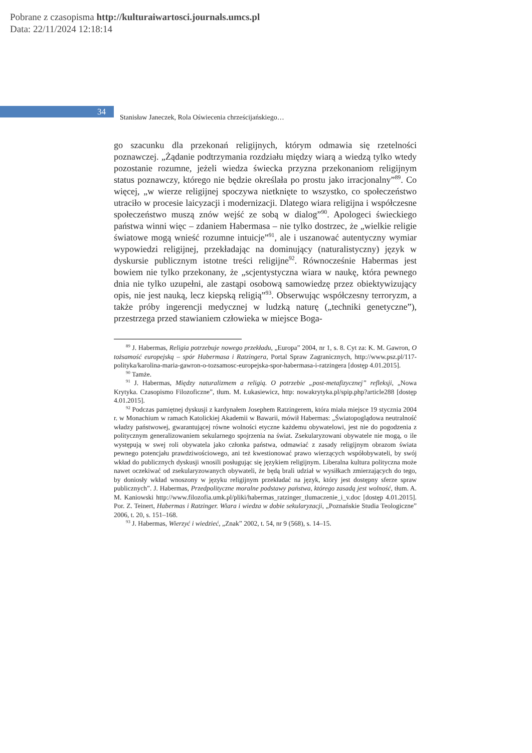Pobrane z czasopisma http://kulturaiwartosci.journals.umcs.pl
Data: 22/11/2024 12:18:14
34
Stanisław Janeczek, Rola Oświecenia chrześcijańskiego…
go szacunku dla przekonań religijnych, którym odmawia się rzetelności poznawczej. „Żądanie podtrzymania rozdziału między wiarą a wiedzą tylko wtedy pozostanie rozumne, jeżeli wiedza świecka przyzna prze­konaniom religijnym status poznawczy, którego nie będzie określała po prostu jako irracjonalny”<sup>89</sup>. Co więcej, „w wierze religijnej spoczywa nietknięte to wszystko, co społeczeństwo utraciło w procesie laicyzacji i modernizacji. Dlatego wiara religijna i współczesne społeczeństwo mu­szą znów wejść ze sobą w dialog”<sup>90</sup>. Apologeci świeckiego państwa win­ni więc – zdaniem Habermasa – nie tylko dostrzec, że „wielkie religie światowe mogą wnieść rozumne intuicje”<sup>91</sup>, ale i uszanować autentycz­ny wymiar wypowiedzi religijnej, przekładając na dominujący (naturali­styczny) język w dyskursie publicznym istotne treści religijne<sup>92</sup>. Równ­ocześnie Habermas jest bowiem nie tylko przekonany, że „scjentystyczna wiara w naukę, która pewnego dnia nie tylko uzupełni, ale zastąpi osobową samowiedzę przez obiektywizujący opis, nie jest nauką, lecz kiepską religią”<sup>93</sup>. Obserwując współczesny terroryzm, a także próby ingerencji medycznej w ludzką naturę („techniki genetyczne”), przestrzega przed stawianiem człowieka w miejsce Boga-
<sup>89</sup> J. Habermas, Religia potrzebuje nowego przekładu, „Europa” 2004, nr 1, s. 8. Cyt za: K. M. Gawron, O tożsamość europejską – spór Habermasa i Ratzingera, Portal Spraw Zagranicznych, http://www.psz.pl/117-polityka/karolina-maria-gawron-o-tozsamosc-europejska-spor-habermasa-i-ratzingera [dostęp 4.01.2015].
<sup>90</sup> Tamże.
<sup>91</sup> J. Habermas, Między naturalizmem a religią. O potrzebie „post-metafizycznej” refleksji, „Nowa Krytyka. Czasopismo Filozoficzne”, tłum. M. Łukasiewicz, http: nowakrytyka.pl/spip.php?article288 [dostęp 4.01.2015].
<sup>92</sup> Podczas pamiętnej dyskusji z kardynałem Josephem Ratzingerem, która miała miejsce 19 stycznia 2004 r. w Monachium w ramach Katolickiej Akademii w Bawarii, mówił Habermas: „Światopoglądowa neutralność władzy państwowej, gwarantującej równe wolności etyczne każdemu obywatelowi, jest nie do pogodzenia z politycznym generalizowaniem sekularnego spojrzenia na świat. Zsekularyzowani obywatele nie mogą, o ile występują w swej roli obywatela jako członka państwa, odmawiać z zasady religijnym obrazom świata pewnego potencjału prawdziwościowego, ani też kwestionować prawo wierzących współobywateli, by swój wkład do publicznych dyskusji wnosili posługując się językiem religijnym. Liberalna kultura polityczna może nawet oczekiwać od zsekularyzowanych obywateli, że będą brali udział w wysiłkach zmierzających do tego, by doniosły wkład wnoszony w języku religijnym przekładać na język, który jest dostępny sferze spraw publicznych”. J. Habermas, Przedpolityczne moralne podstawy państwa, którego zasadą jest wolność, tłum. A. M. Kaniowski http://www.filozofia.umk.pl/pliki/habermas_ratzinger_tlumaczenie_i_v.doc [dostęp 4.01.2015]. Por. Z. Teinert, Habermas i Ratzinger. Wiara i wiedza w dobie sekularyzacji, „Poznańskie Studia Teologiczne” 2006, t. 20, s. 151–168.
<sup>93</sup> J. Habermas, Wierzyć i wiedzieć, „Znak” 2002, t. 54, nr 9 (568), s. 14–15.